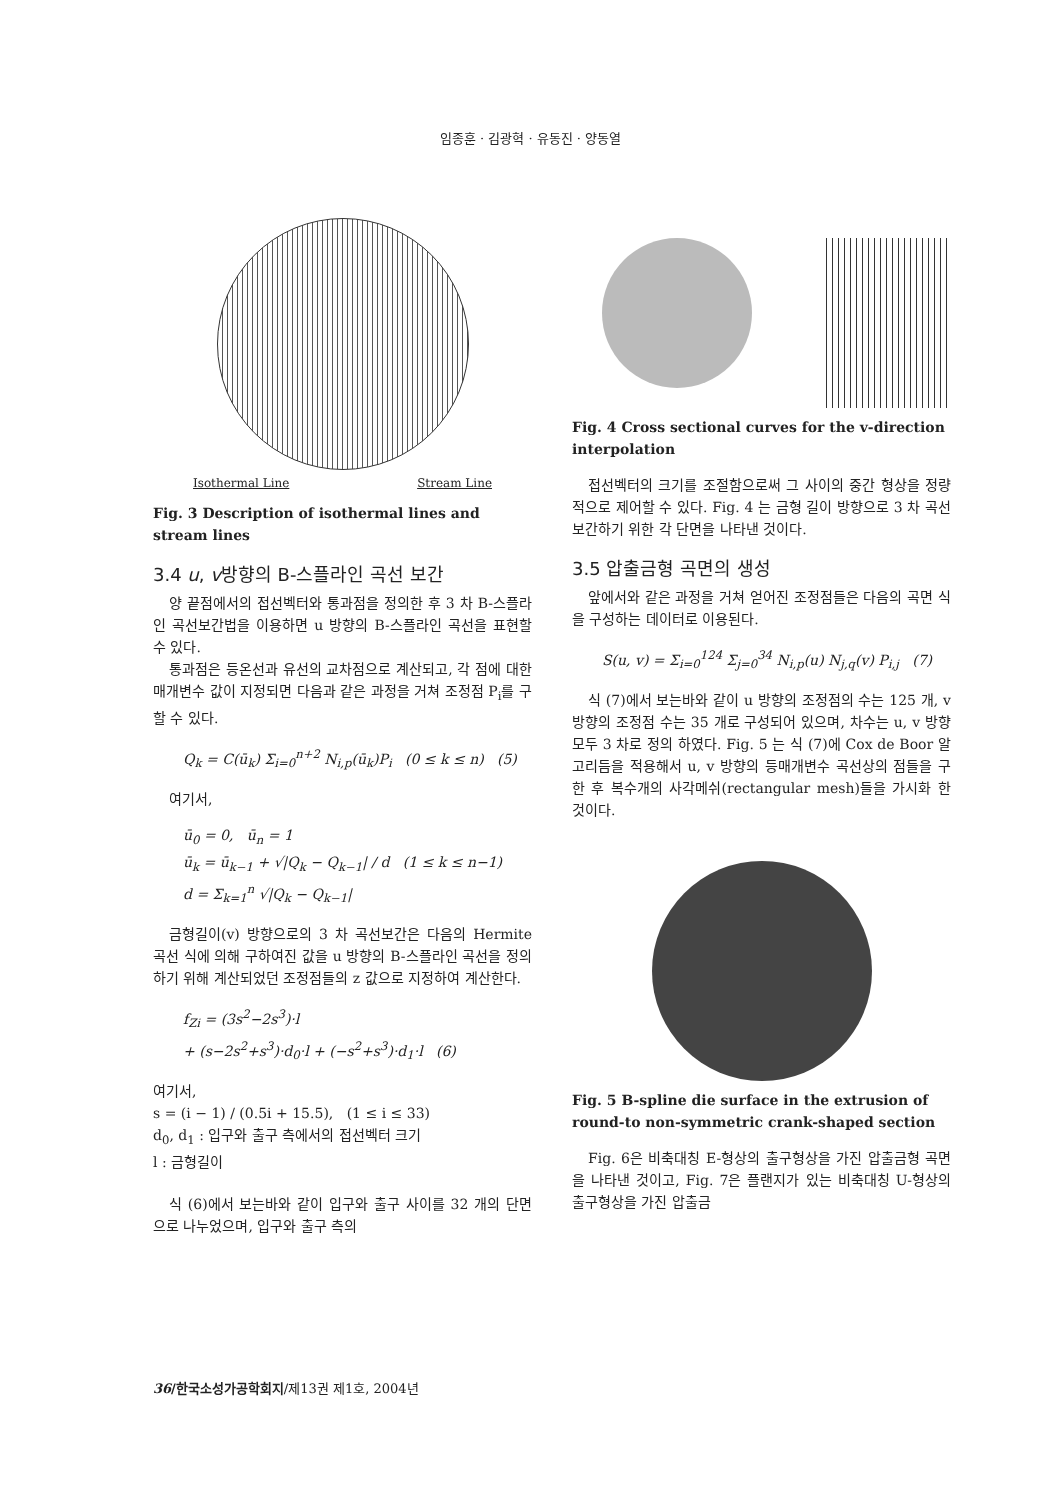임종훈 · 김광혁 · 유동진 · 양동열
Isothermal Line Stream Line
Fig. 3 Description of isothermal lines and stream lines
3.4 u, v방향의 B-스플라인 곡선 보간
양 끝점에서의 접선벡터와 통과점을 정의한 후 3 차 B-스플라인 곡선보간법을 이용하면 u 방향의 B-스플라인 곡선을 표현할 수 있다.
통과점은 등온선과 유선의 교차점으로 계산되고, 각 점에 대한 매개변수 값이 지정되면 다음과 같은 과정을 거쳐 조정점 P<sub>i</sub>를 구할 수 있다.
Q<sub>k</sub> = C(ū<sub>k</sub>) Σ<sub>i=0</sub><sup>n+2</sup> N<sub>i,p</sub>(ū<sub>k</sub>)P<sub>i</sub> (0 ≤ k ≤ n) (5)
여기서,
ū<sub>0</sub> = 0, ū<sub>n</sub> = 1
ū<sub>k</sub> = ū<sub>k−1</sub> + √|Q<sub>k</sub> − Q<sub>k−1</sub>| / d (1 ≤ k ≤ n−1)
d = Σ<sub>k=1</sub><sup>n</sup> √|Q<sub>k</sub> − Q<sub>k−1</sub>|
금형길이(v) 방향으로의 3 차 곡선보간은 다음의 Hermite 곡선 식에 의해 구하여진 값을 u 방향의 B-스플라인 곡선을 정의하기 위해 계산되었던 조정점들의 z 값으로 지정하여 계산한다.
f<sub>Zi</sub> = (3s<sup>2</sup>−2s<sup>3</sup>)·l
+ (s−2s<sup>2</sup>+s<sup>3</sup>)·d<sub>0</sub>·l + (−s<sup>2</sup>+s<sup>3</sup>)·d<sub>1</sub>·l (6)
여기서,
s = (i − 1) / (0.5i + 15.5), (1 ≤ i ≤ 33)
d<sub>0</sub>, d<sub>1</sub> : 입구와 출구 측에서의 접선벡터 크기
l : 금형길이
식 (6)에서 보는바와 같이 입구와 출구 사이를 32 개의 단면으로 나누었으며, 입구와 출구 측의
Fig. 4 Cross sectional curves for the v-direction interpolation
접선벡터의 크기를 조절함으로써 그 사이의 중간 형상을 정량적으로 제어할 수 있다. Fig. 4 는 금형 길이 방향으로 3 차 곡선 보간하기 위한 각 단면을 나타낸 것이다.
3.5 압출금형 곡면의 생성
앞에서와 같은 과정을 거쳐 얻어진 조정점들은 다음의 곡면 식을 구성하는 데이터로 이용된다.
S(u, v) = Σ<sub>i=0</sub><sup>124</sup> Σ<sub>j=0</sub><sup>34</sup> N<sub>i,p</sub>(u) N<sub>j,q</sub>(v) P<sub>i,j</sub> (7)
식 (7)에서 보는바와 같이 u 방향의 조정점의 수는 125 개, v 방향의 조정점 수는 35 개로 구성되어 있으며, 차수는 u, v 방향 모두 3 차로 정의 하였다. Fig. 5 는 식 (7)에 Cox de Boor 알고리듬을 적용해서 u, v 방향의 등매개변수 곡선상의 점들을 구한 후 복수개의 사각메쉬(rectangular mesh)들을 가시화 한 것이다.
Fig. 5 B-spline die surface in the extrusion of round-to non-symmetric crank-shaped section
Fig. 6은 비축대칭 E-형상의 출구형상을 가진 압출금형 곡면을 나타낸 것이고, Fig. 7은 플랜지가 있는 비축대칭 U-형상의 출구형상을 가진 압출금
36/한국소성가공학회지/제13권 제1호, 2004년